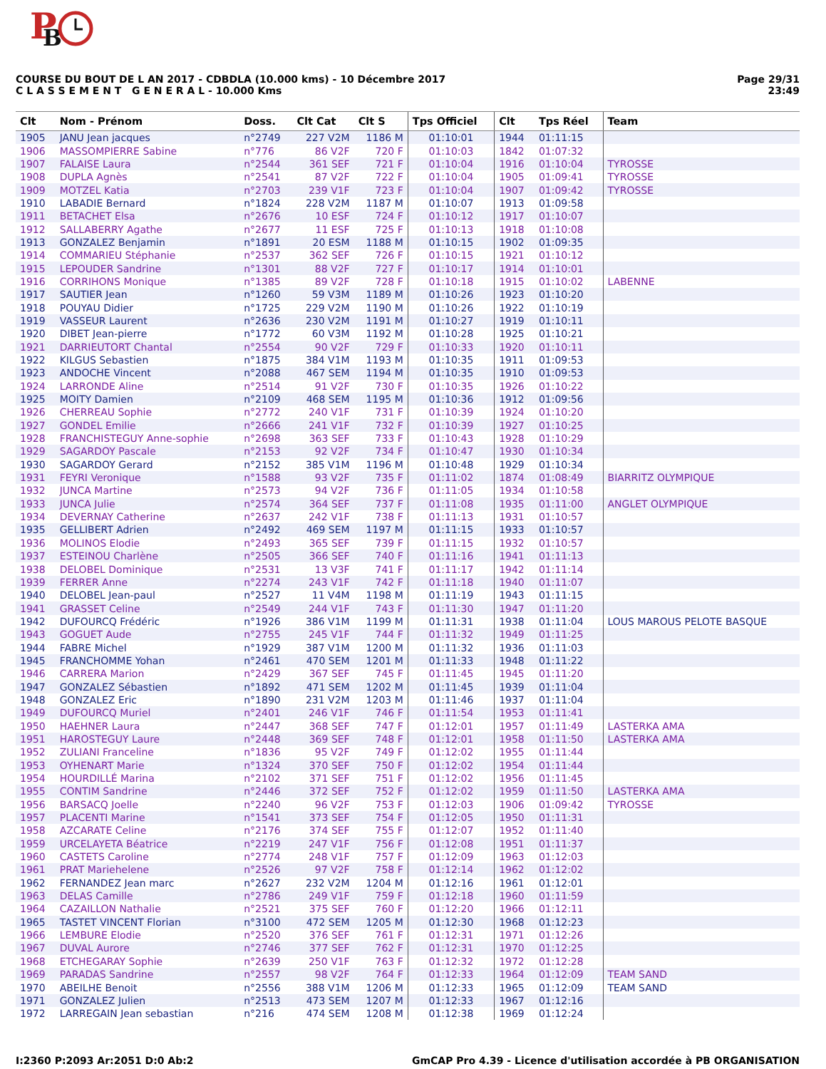P
B
COURSE DU BOUT DE L AN 2017 - CDBDLA (10.000 kms) - 10 Décembre 2017
C L A S S E M E N T G E N E R A L - 10.000 Kms
Page 29/31
23:49
| Clt | Nom - Prénom | Doss. | Clt Cat | Clt S | Tps Officiel | Clt | Tps Réel | Team |
| --- | --- | --- | --- | --- | --- | --- | --- | --- |
| 1905 | JANU Jean jacques | n°2749 | 227 V2M | 1186 M | 01:10:01 | 1944 | 01:11:15 | |
| 1906 | MASSOMPIERRE Sabine | n°776 | 86 V2F | 720 F | 01:10:03 | 1842 | 01:07:32 | |
| 1907 | FALAISE Laura | n°2544 | 361 SEF | 721 F | 01:10:04 | 1916 | 01:10:04 | TYROSSE |
| 1908 | DUPLA Agnès | n°2541 | 87 V2F | 722 F | 01:10:04 | 1905 | 01:09:41 | TYROSSE |
| 1909 | MOTZEL Katia | n°2703 | 239 V1F | 723 F | 01:10:04 | 1907 | 01:09:42 | TYROSSE |
| 1910 | LABADIE Bernard | n°1824 | 228 V2M | 1187 M | 01:10:07 | 1913 | 01:09:58 | |
| 1911 | BETACHET Elsa | n°2676 | 10 ESF | 724 F | 01:10:12 | 1917 | 01:10:07 | |
| 1912 | SALLABERRY Agathe | n°2677 | 11 ESF | 725 F | 01:10:13 | 1918 | 01:10:08 | |
| 1913 | GONZALEZ Benjamin | n°1891 | 20 ESM | 1188 M | 01:10:15 | 1902 | 01:09:35 | |
| 1914 | COMMARIEU Stéphanie | n°2537 | 362 SEF | 726 F | 01:10:15 | 1921 | 01:10:12 | |
| 1915 | LEPOUDER Sandrine | n°1301 | 88 V2F | 727 F | 01:10:17 | 1914 | 01:10:01 | |
| 1916 | CORRIHONS Monique | n°1385 | 89 V2F | 728 F | 01:10:18 | 1915 | 01:10:02 | LABENNE |
| 1917 | SAUTIER Jean | n°1260 | 59 V3M | 1189 M | 01:10:26 | 1923 | 01:10:20 | |
| 1918 | POUYAU Didier | n°1725 | 229 V2M | 1190 M | 01:10:26 | 1922 | 01:10:19 | |
| 1919 | VASSEUR Laurent | n°2636 | 230 V2M | 1191 M | 01:10:27 | 1919 | 01:10:11 | |
| 1920 | DIBET Jean-pierre | n°1772 | 60 V3M | 1192 M | 01:10:28 | 1925 | 01:10:21 | |
| 1921 | DARRIEUTORT Chantal | n°2554 | 90 V2F | 729 F | 01:10:33 | 1920 | 01:10:11 | |
| 1922 | KILGUS Sebastien | n°1875 | 384 V1M | 1193 M | 01:10:35 | 1911 | 01:09:53 | |
| 1923 | ANDOCHE Vincent | n°2088 | 467 SEM | 1194 M | 01:10:35 | 1910 | 01:09:53 | |
| 1924 | LARRONDE Aline | n°2514 | 91 V2F | 730 F | 01:10:35 | 1926 | 01:10:22 | |
| 1925 | MOITY Damien | n°2109 | 468 SEM | 1195 M | 01:10:36 | 1912 | 01:09:56 | |
| 1926 | CHERREAU Sophie | n°2772 | 240 V1F | 731 F | 01:10:39 | 1924 | 01:10:20 | |
| 1927 | GONDEL Emilie | n°2666 | 241 V1F | 732 F | 01:10:39 | 1927 | 01:10:25 | |
| 1928 | FRANCHISTEGUY Anne-sophie | n°2698 | 363 SEF | 733 F | 01:10:43 | 1928 | 01:10:29 | |
| 1929 | SAGARDOY Pascale | n°2153 | 92 V2F | 734 F | 01:10:47 | 1930 | 01:10:34 | |
| 1930 | SAGARDOY Gerard | n°2152 | 385 V1M | 1196 M | 01:10:48 | 1929 | 01:10:34 | |
| 1931 | FEYRI Veronique | n°1588 | 93 V2F | 735 F | 01:11:02 | 1874 | 01:08:49 | BIARRITZ OLYMPIQUE |
| 1932 | JUNCA Martine | n°2573 | 94 V2F | 736 F | 01:11:05 | 1934 | 01:10:58 | |
| 1933 | JUNCA Julie | n°2574 | 364 SEF | 737 F | 01:11:08 | 1935 | 01:11:00 | ANGLET OLYMPIQUE |
| 1934 | DEVERNAY Catherine | n°2637 | 242 V1F | 738 F | 01:11:13 | 1931 | 01:10:57 | |
| 1935 | GELLIBERT Adrien | n°2492 | 469 SEM | 1197 M | 01:11:15 | 1933 | 01:10:57 | |
| 1936 | MOLINOS Elodie | n°2493 | 365 SEF | 739 F | 01:11:15 | 1932 | 01:10:57 | |
| 1937 | ESTEINOU Charlène | n°2505 | 366 SEF | 740 F | 01:11:16 | 1941 | 01:11:13 | |
| 1938 | DELOBEL Dominique | n°2531 | 13 V3F | 741 F | 01:11:17 | 1942 | 01:11:14 | |
| 1939 | FERRER Anne | n°2274 | 243 V1F | 742 F | 01:11:18 | 1940 | 01:11:07 | |
| 1940 | DELOBEL Jean-paul | n°2527 | 11 V4M | 1198 M | 01:11:19 | 1943 | 01:11:15 | |
| 1941 | GRASSET Celine | n°2549 | 244 V1F | 743 F | 01:11:30 | 1947 | 01:11:20 | |
| 1942 | DUFOURCQ Frédéric | n°1926 | 386 V1M | 1199 M | 01:11:31 | 1938 | 01:11:04 | LOUS MAROUS PELOTE BASQUE |
| 1943 | GOGUET Aude | n°2755 | 245 V1F | 744 F | 01:11:32 | 1949 | 01:11:25 | |
| 1944 | FABRE Michel | n°1929 | 387 V1M | 1200 M | 01:11:32 | 1936 | 01:11:03 | |
| 1945 | FRANCHOMME Yohan | n°2461 | 470 SEM | 1201 M | 01:11:33 | 1948 | 01:11:22 | |
| 1946 | CARRERA Marion | n°2429 | 367 SEF | 745 F | 01:11:45 | 1945 | 01:11:20 | |
| 1947 | GONZALEZ Sébastien | n°1892 | 471 SEM | 1202 M | 01:11:45 | 1939 | 01:11:04 | |
| 1948 | GONZALEZ Eric | n°1890 | 231 V2M | 1203 M | 01:11:46 | 1937 | 01:11:04 | |
| 1949 | DUFOURCQ Muriel | n°2401 | 246 V1F | 746 F | 01:11:54 | 1953 | 01:11:41 | |
| 1950 | HAEHNER Laura | n°2447 | 368 SEF | 747 F | 01:12:01 | 1957 | 01:11:49 | LASTERKA AMA |
| 1951 | HAROSTEGUY Laure | n°2448 | 369 SEF | 748 F | 01:12:01 | 1958 | 01:11:50 | LASTERKA AMA |
| 1952 | ZULIANI Franceline | n°1836 | 95 V2F | 749 F | 01:12:02 | 1955 | 01:11:44 | |
| 1953 | OYHENART Marie | n°1324 | 370 SEF | 750 F | 01:12:02 | 1954 | 01:11:44 | |
| 1954 | HOURDILLÉ Marina | n°2102 | 371 SEF | 751 F | 01:12:02 | 1956 | 01:11:45 | |
| 1955 | CONTIM Sandrine | n°2446 | 372 SEF | 752 F | 01:12:02 | 1959 | 01:11:50 | LASTERKA AMA |
| 1956 | BARSACQ Joelle | n°2240 | 96 V2F | 753 F | 01:12:03 | 1906 | 01:09:42 | TYROSSE |
| 1957 | PLACENTI Marine | n°1541 | 373 SEF | 754 F | 01:12:05 | 1950 | 01:11:31 | |
| 1958 | AZCARATE Celine | n°2176 | 374 SEF | 755 F | 01:12:07 | 1952 | 01:11:40 | |
| 1959 | URCELAYETA Béatrice | n°2219 | 247 V1F | 756 F | 01:12:08 | 1951 | 01:11:37 | |
| 1960 | CASTETS Caroline | n°2774 | 248 V1F | 757 F | 01:12:09 | 1963 | 01:12:03 | |
| 1961 | PRAT Mariehelene | n°2526 | 97 V2F | 758 F | 01:12:14 | 1962 | 01:12:02 | |
| 1962 | FERNANDEZ Jean marc | n°2627 | 232 V2M | 1204 M | 01:12:16 | 1961 | 01:12:01 | |
| 1963 | DELAS Camille | n°2786 | 249 V1F | 759 F | 01:12:18 | 1960 | 01:11:59 | |
| 1964 | CAZAILLON Nathalie | n°2521 | 375 SEF | 760 F | 01:12:20 | 1966 | 01:12:11 | |
| 1965 | TASTET VINCENT Florian | n°3100 | 472 SEM | 1205 M | 01:12:30 | 1968 | 01:12:23 | |
| 1966 | LEMBURE Elodie | n°2520 | 376 SEF | 761 F | 01:12:31 | 1971 | 01:12:26 | |
| 1967 | DUVAL Aurore | n°2746 | 377 SEF | 762 F | 01:12:31 | 1970 | 01:12:25 | |
| 1968 | ETCHEGARAY Sophie | n°2639 | 250 V1F | 763 F | 01:12:32 | 1972 | 01:12:28 | |
| 1969 | PARADAS Sandrine | n°2557 | 98 V2F | 764 F | 01:12:33 | 1964 | 01:12:09 | TEAM SAND |
| 1970 | ABEILHE Benoit | n°2556 | 388 V1M | 1206 M | 01:12:33 | 1965 | 01:12:09 | TEAM SAND |
| 1971 | GONZALEZ Julien | n°2513 | 473 SEM | 1207 M | 01:12:33 | 1967 | 01:12:16 | |
| 1972 | LARREGAIN Jean sebastian | n°216 | 474 SEM | 1208 M | 01:12:38 | 1969 | 01:12:24 | |
I:2360 P:2093 Ar:2051 D:0 Ab:2 GmCAP Pro 4.39 - Licence d'utilisation accordée à PB ORGANISATION